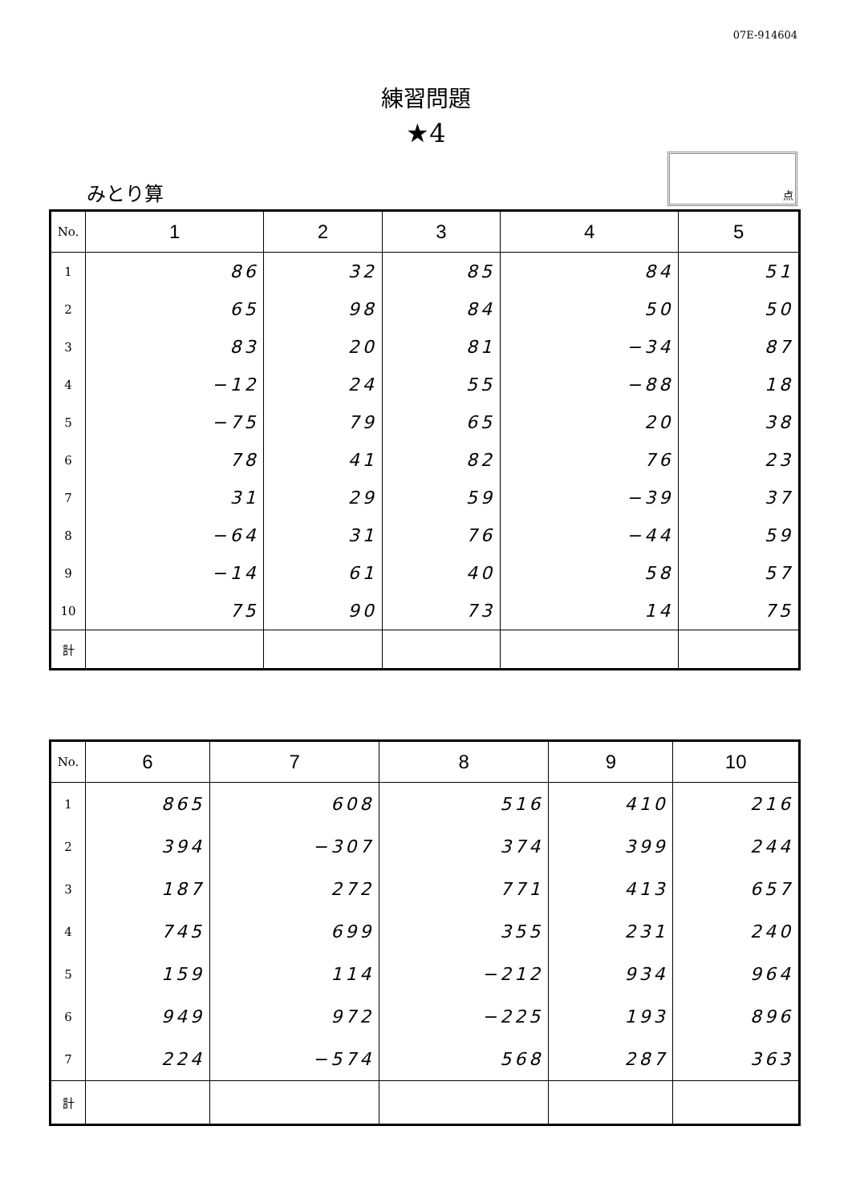07E-914604
練習問題
★4
みとり算
点
| No. | 1 | 2 | 3 | 4 | 5 |
| --- | --- | --- | --- | --- | --- |
| 1 | 86 | 32 | 85 | 84 | 51 |
| 2 | 65 | 98 | 84 | 50 | 50 |
| 3 | 83 | 20 | 81 | −34 | 87 |
| 4 | −12 | 24 | 55 | −88 | 18 |
| 5 | −75 | 79 | 65 | 20 | 38 |
| 6 | 78 | 41 | 82 | 76 | 23 |
| 7 | 31 | 29 | 59 | −39 | 37 |
| 8 | −64 | 31 | 76 | −44 | 59 |
| 9 | −14 | 61 | 40 | 58 | 57 |
| 10 | 75 | 90 | 73 | 14 | 75 |
| 計 | | | | | |
| No. | 6 | 7 | 8 | 9 | 10 |
| --- | --- | --- | --- | --- | --- |
| 1 | 865 | 608 | 516 | 410 | 216 |
| 2 | 394 | −307 | 374 | 399 | 244 |
| 3 | 187 | 272 | 771 | 413 | 657 |
| 4 | 745 | 699 | 355 | 231 | 240 |
| 5 | 159 | 114 | −212 | 934 | 964 |
| 6 | 949 | 972 | −225 | 193 | 896 |
| 7 | 224 | −574 | 568 | 287 | 363 |
| 計 | | | | | |